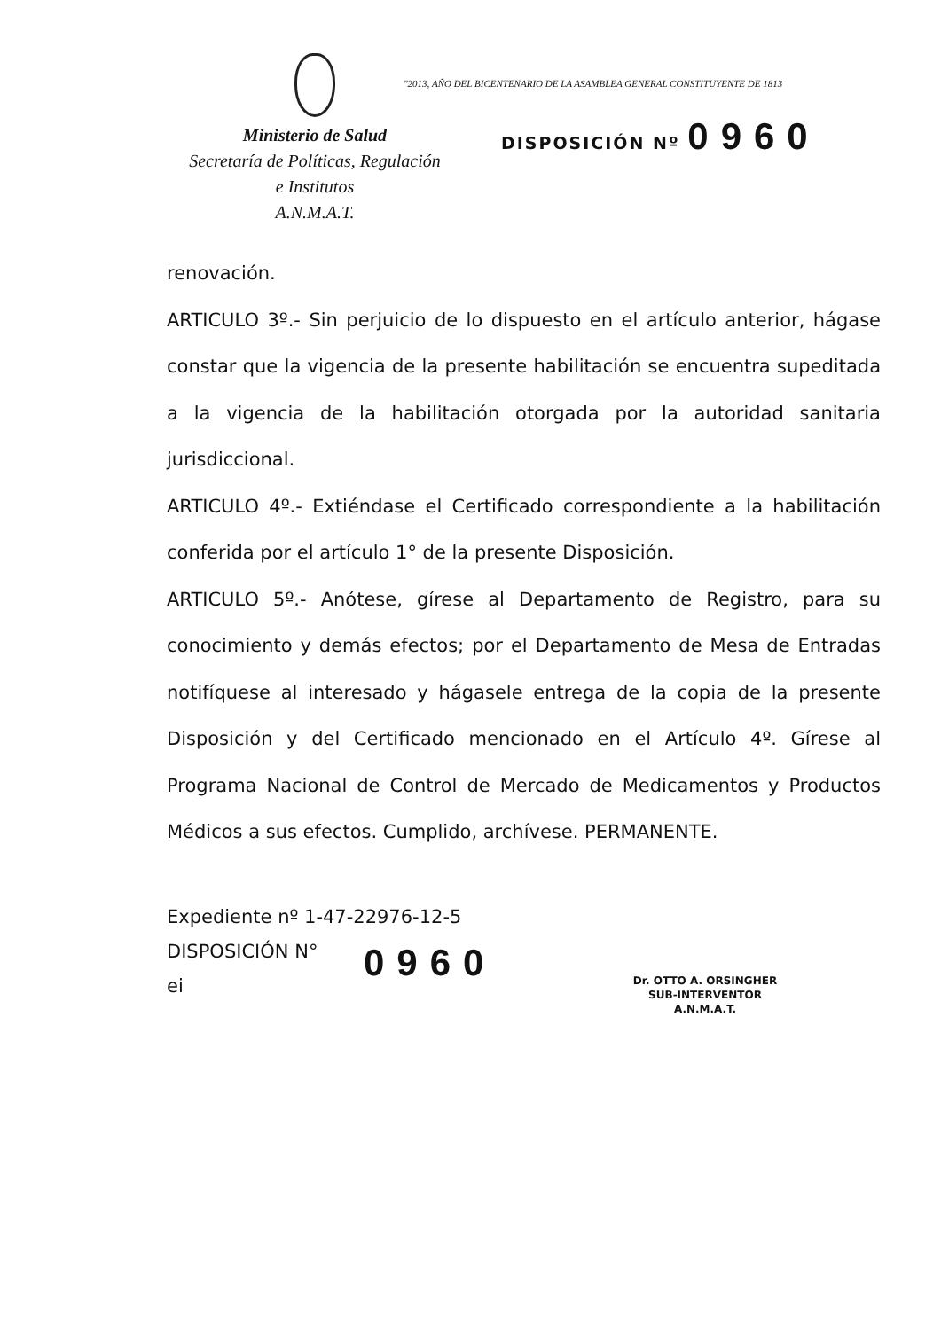Ministerio de Salud
Secretaría de Políticas, Regulación
e Institutos
A.N.M.A.T.
"2013, AÑO DEL BICENTENARIO DE LA ASAMBLEA GENERAL CONSTITUYENTE DE 1813
DISPOSICIÓN Nº 0960
renovación.
ARTICULO 3º.- Sin perjuicio de lo dispuesto en el artículo anterior, hágase constar que la vigencia de la presente habilitación se encuentra supeditada a la vigencia de la habilitación otorgada por la autoridad sanitaria jurisdiccional.
ARTICULO 4º.- Extiéndase el Certificado correspondiente a la habilitación conferida por el artículo 1° de la presente Disposición.
ARTICULO 5º.- Anótese, gírese al Departamento de Registro, para su conocimiento y demás efectos; por el Departamento de Mesa de Entradas notifíquese al interesado y hágasele entrega de la copia de la presente Disposición y del Certificado mencionado en el Artículo 4º. Gírese al Programa Nacional de Control de Mercado de Medicamentos y Productos Médicos a sus efectos. Cumplido, archívese. PERMANENTE.
Expediente nº 1-47-22976-12-5
DISPOSICIÓN N°
ei
0960
Dr. OTTO A. ORSINGHER
SUB-INTERVENTOR
A.N.M.A.T.